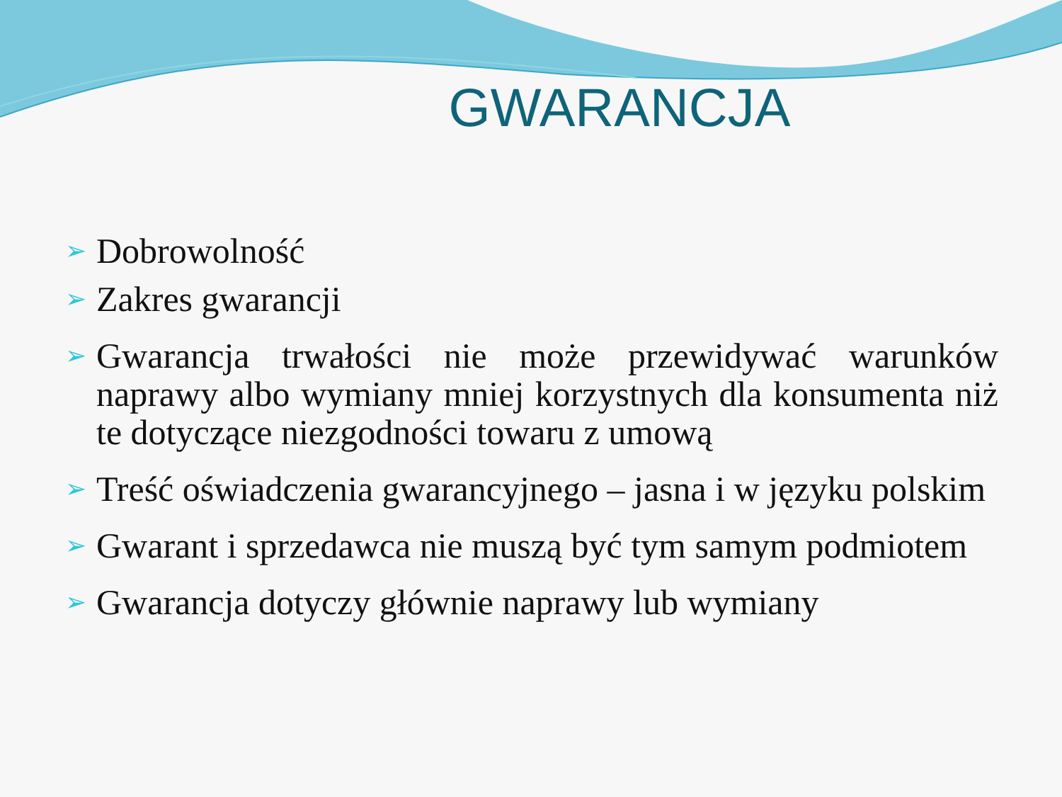GWARANCJA
➢ Dobrowolność
➢ Zakres gwarancji
➢ Gwarancja trwałości nie może przewidywać warunków naprawy albo wymiany mniej korzystnych dla konsumenta niż te dotyczące niezgodności towaru z umową
➢ Treść oświadczenia gwarancyjnego – jasna i w języku polskim
➢ Gwarant i sprzedawca nie muszą być tym samym podmiotem
➢ Gwarancja dotyczy głównie naprawy lub wymiany